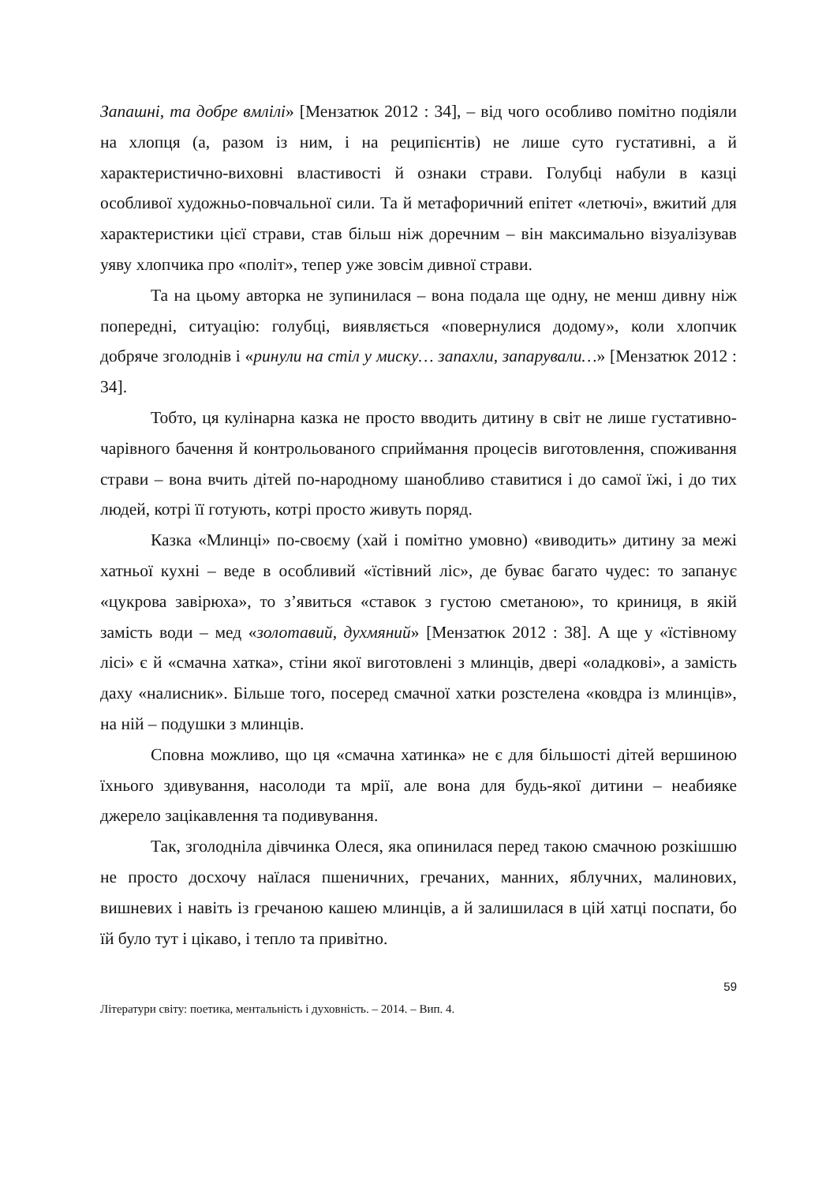Запашні, та добре вмлілі» [Мензатюк 2012 : 34], – від чого особливо помітно подіяли на хлопця (а, разом із ним, і на реципієнтів) не лише суто густативні, а й характеристично-виховні властивості й ознаки страви. Голубці набули в казці особливої художньо-повчальної сили. Та й метафоричний епітет «летючі», вжитий для характеристики цієї страви, став більш ніж доречним – він максимально візуалізував уяву хлопчика про «політ», тепер уже зовсім дивної страви.
Та на цьому авторка не зупинилася – вона подала ще одну, не менш дивну ніж попередні, ситуацію: голубці, виявляється «повернулися додому», коли хлопчик добряче зголоднів і «ринули на стіл у миску… запахли, запарували…» [Мензатюк 2012 : 34].
Тобто, ця кулінарна казка не просто вводить дитину в світ не лише густативно-чарівного бачення й контрольованого сприймання процесів виготовлення, споживання страви – вона вчить дітей по-народному шанобливо ставитися і до самої їжі, і до тих людей, котрі її готують, котрі просто живуть поряд.
Казка «Млинці» по-своєму (хай і помітно умовно) «виводить» дитину за межі хатньої кухні – веде в особливий «їстівний ліс», де буває багато чудес: то запанує «цукрова завірюха», то з’явиться «ставок з густою сметаною», то криниця, в якій замість води – мед «золотавий, духмяний» [Мензатюк 2012 : 38]. А ще у «їстівному лісі» є й «смачна хатка», стіни якої виготовлені з млинців, двері «оладкові», а замість даху «налисник». Більше того, посеред смачної хатки розстелена «ковдра із млинців», на ній – подушки з млинців.
Сповна можливо, що ця «смачна хатинка» не є для більшості дітей вершиною їхнього здивування, насолоди та мрії, але вона для будь-якої дитини – неабияке джерело зацікавлення та подивування.
Так, зголодніла дівчинка Олеся, яка опинилася перед такою смачною розкішшю не просто досхочу наїлася пшеничних, гречаних, манних, яблучних, малинових, вишневих і навіть із гречаною кашею млинців, а й залишилася в цій хатці поспати, бо їй було тут і цікаво, і тепло та привітно.
59
Літератури світу: поетика, ментальність і духовність. – 2014. – Вип. 4.